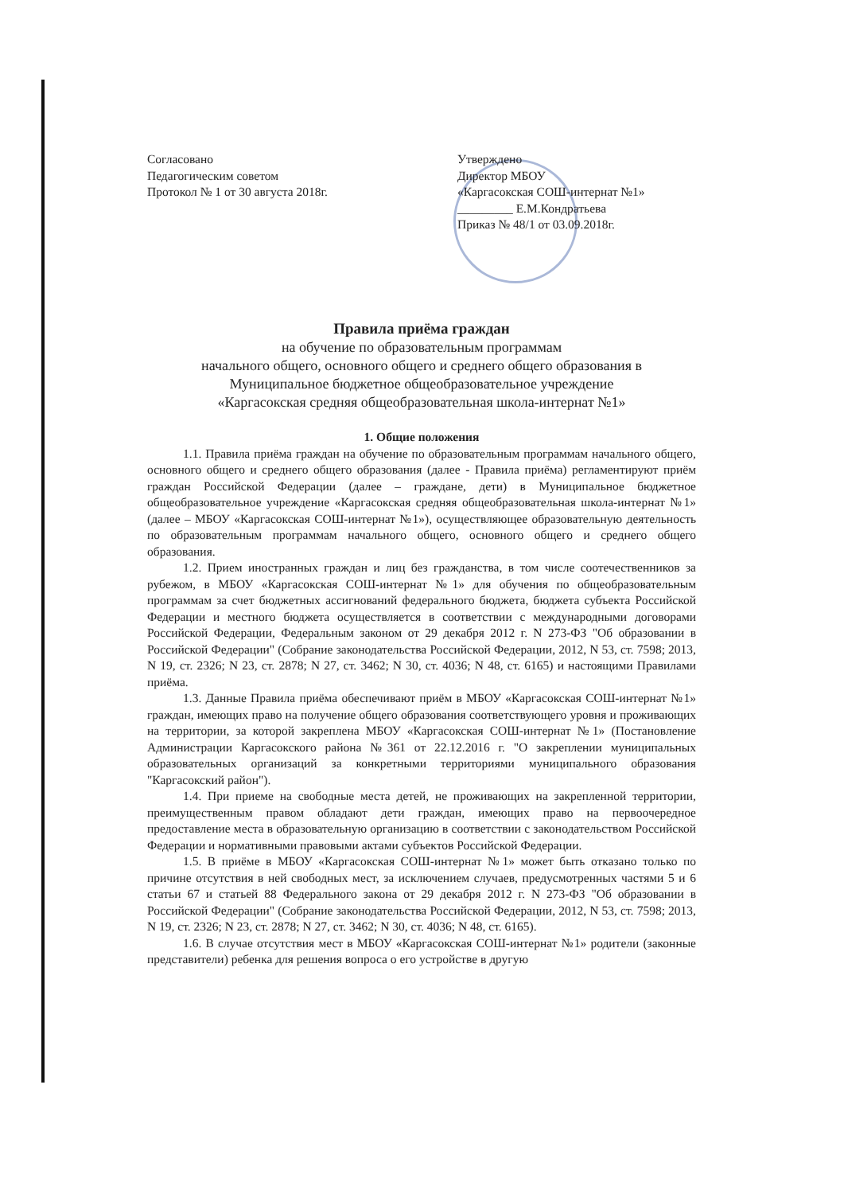Согласовано
Педагогическим советом
Протокол № 1 от 30 августа 2018г.
Утверждено
Директор МБОУ
«Каргасокская СОШ-интернат №1»
_________ Е.М.Кондратьева
Приказ № 48/1 от 03.09.2018г.
Правила приёма граждан
на обучение по образовательным программам
начального общего, основного общего и среднего общего образования в
Муниципальное бюджетное общеобразовательное учреждение
«Каргасокская средняя общеобразовательная школа-интернат №1»
1. Общие положения
1.1. Правила приёма граждан на обучение по образовательным программам начального общего, основного общего и среднего общего образования (далее - Правила приёма) регламентируют приём граждан Российской Федерации (далее – граждане, дети) в Муниципальное бюджетное общеобразовательное учреждение «Каргасокская средняя общеобразовательная школа-интернат №1» (далее – МБОУ «Каргасокская СОШ-интернат №1»), осуществляющее образовательную деятельность по образовательным программам начального общего, основного общего и среднего общего образования.
1.2. Прием иностранных граждан и лиц без гражданства, в том числе соотечественников за рубежом, в МБОУ «Каргасокская СОШ-интернат №1» для обучения по общеобразовательным программам за счет бюджетных ассигнований федерального бюджета, бюджета субъекта Российской Федерации и местного бюджета осуществляется в соответствии с международными договорами Российской Федерации, Федеральным законом от 29 декабря 2012 г. N 273-ФЗ "Об образовании в Российской Федерации" (Собрание законодательства Российской Федерации, 2012, N 53, ст. 7598; 2013, N 19, ст. 2326; N 23, ст. 2878; N 27, ст. 3462; N 30, ст. 4036; N 48, ст. 6165) и настоящими Правилами приёма.
1.3. Данные Правила приёма обеспечивают приём в МБОУ «Каргасокская СОШ-интернат №1» граждан, имеющих право на получение общего образования соответствующего уровня и проживающих на территории, за которой закреплена МБОУ «Каргасокская СОШ-интернат №1» (Постановление Администрации Каргасокского района №361 от 22.12.2016 г. "О закреплении муниципальных образовательных организаций за конкретными территориями муниципального образования "Каргасокский район").
1.4. При приеме на свободные места детей, не проживающих на закрепленной территории, преимущественным правом обладают дети граждан, имеющих право на первоочередное предоставление места в образовательную организацию в соответствии с законодательством Российской Федерации и нормативными правовыми актами субъектов Российской Федерации.
1.5. В приёме в МБОУ «Каргасокская СОШ-интернат №1» может быть отказано только по причине отсутствия в ней свободных мест, за исключением случаев, предусмотренных частями 5 и 6 статьи 67 и статьей 88 Федерального закона от 29 декабря 2012 г. N 273-ФЗ "Об образовании в Российской Федерации" (Собрание законодательства Российской Федерации, 2012, N 53, ст. 7598; 2013, N 19, ст. 2326; N 23, ст. 2878; N 27, ст. 3462; N 30, ст. 4036; N 48, ст. 6165).
1.6. В случае отсутствия мест в МБОУ «Каргасокская СОШ-интернат №1» родители (законные представители) ребенка для решения вопроса о его устройстве в другую